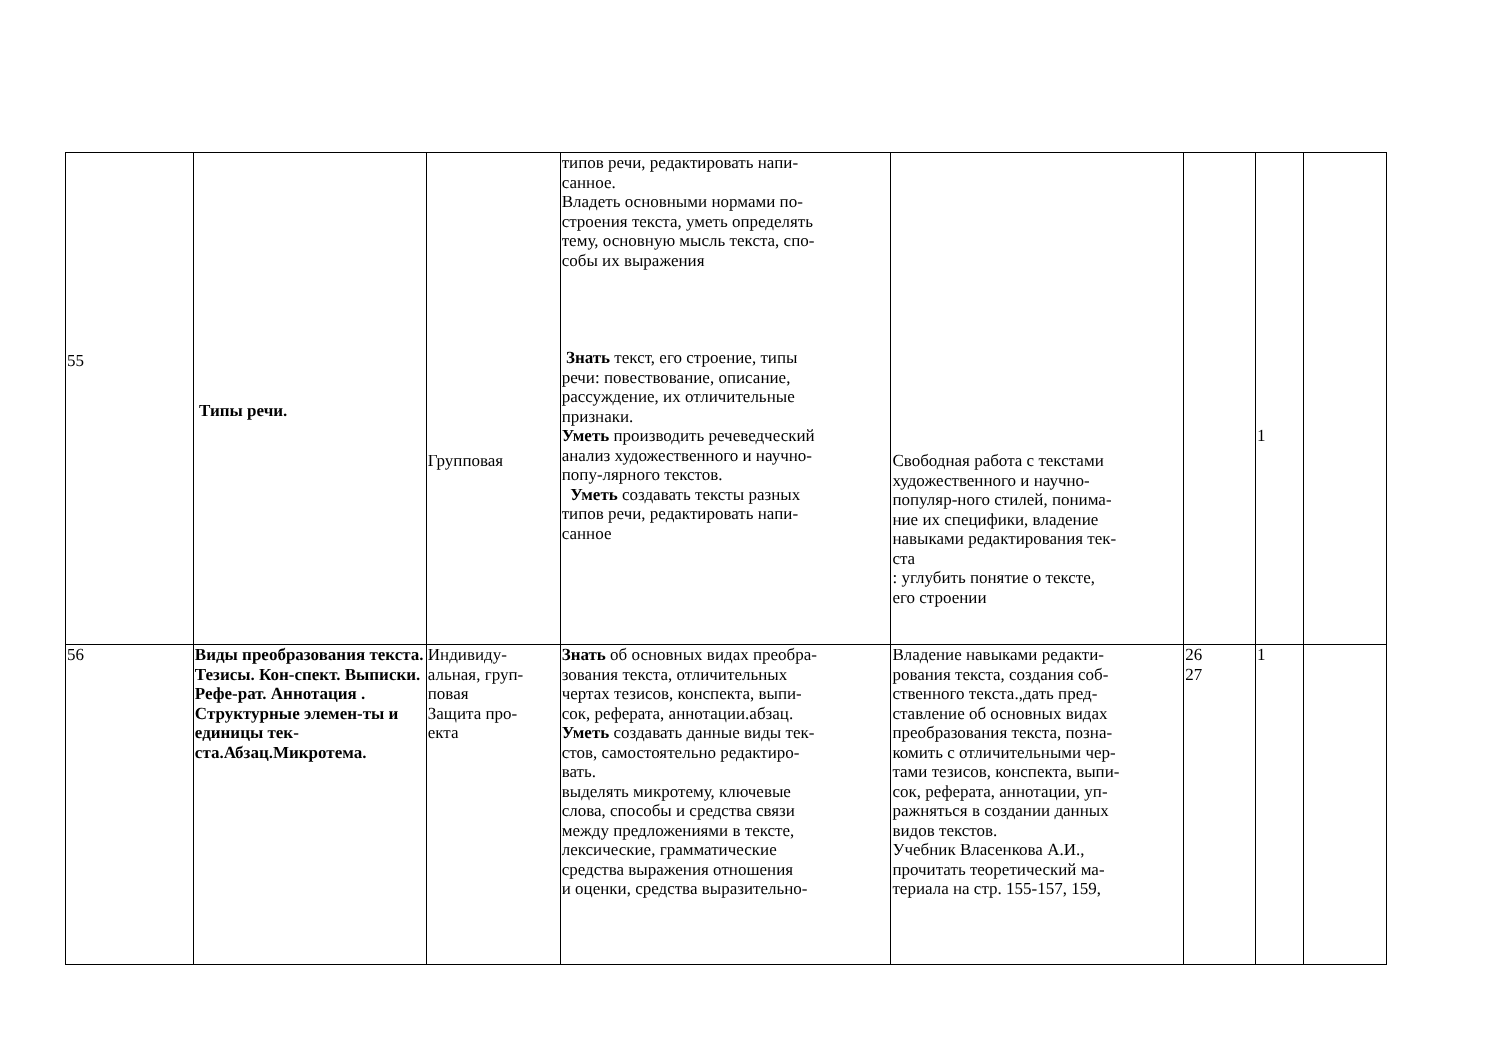| 55 | Типы речи. | Групповая | типов речи, редактировать напи- санное. Владеть основными нормами по- строения текста, уметь определять тему, основную мысль текста, спо- собы их выражения Знать текст, его строение, типы речи: повествование, описание, рассуждение, их отличительные признаки. Уметь производить речеведческий анализ художественного и научно- попу-лярного текстов. Уметь создавать тексты разных типов речи, редактировать напи- санное | Свободная работа с текстами художественного и научно- популяр-ного стилей, понима- ние их специфики, владение навыками редактирования тек- ста : углубить понятие о тексте, его строении | | 1 | |
| 56 | Виды преобразования текста. Тезисы. Кон-спект. Выписки. Рефе-рат. Аннотация . Структурные элемен-ты и единицы тек-ста.Абзац.Микротема. | Индивиду- альная, груп- повая Защита про- екта | Знать об основных видах преобра- зования текста, отличительных чертах тезисов, конспекта, выпи- сок, реферата, аннотации.абзац. Уметь создавать данные виды тек- стов, самостоятельно редактиро- вать. выделять микротему, ключевые слова, способы и средства связи между предложениями в тексте, лексические, грамматические средства выражения отношения и оценки, средства выразительно- | Владение навыками редакти- рования текста, создания соб- ственного текста.,дать пред- ставление об основных видах преобразования текста, позна- комить с отличительными чер- тами тезисов, конспекта, выпи- сок, реферата, аннотации, уп- ражняться в создании данных видов текстов. Учебник Власенкова А.И., прочитать теоретический ма- териала на стр. 155-157, 159, | 26 27 | 1 | |